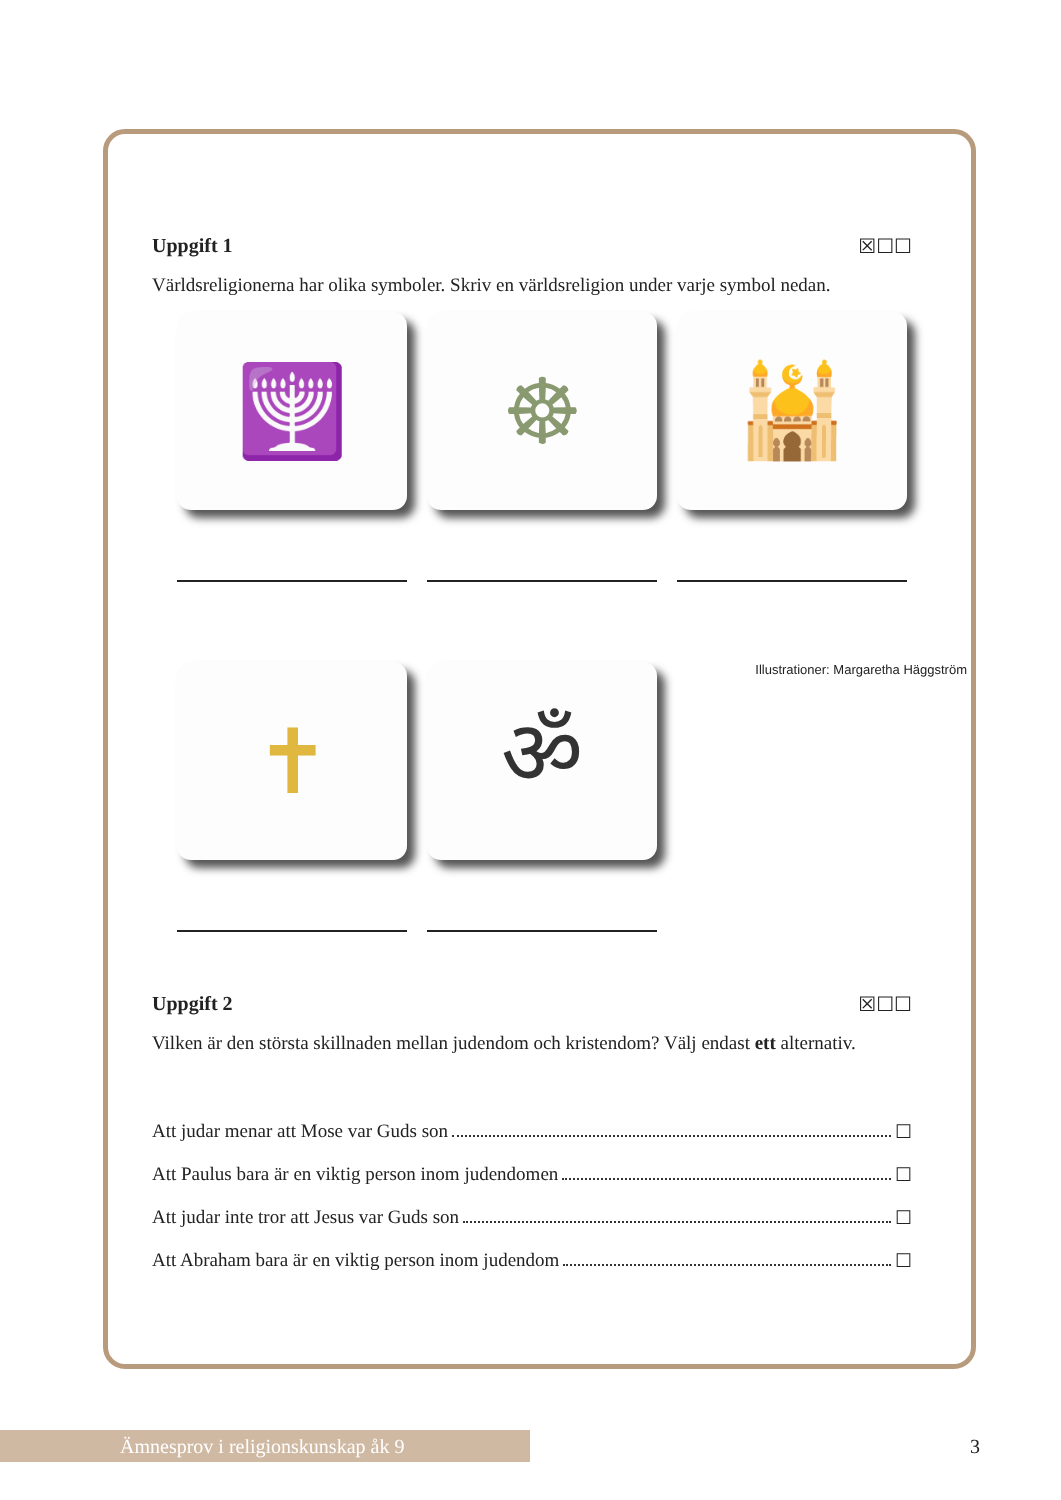Uppgift 1 ☒☐☐
Världsreligionerna har olika symboler. Skriv en världsreligion under varje symbol nedan.
🕎
☸
🕌
✝
ॐ
Illustrationer: Margaretha Häggström
Uppgift 2 ☒☐☐
Vilken är den största skillnaden mellan judendom och kristendom? Välj endast ett alternativ.
Att judar menar att Mose var Guds son ☐
Att Paulus bara är en viktig person inom judendomen ☐
Att judar inte tror att Jesus var Guds son ☐
Att Abraham bara är en viktig person inom judendom ☐
Ämnesprov i religionskunskap åk 9 3